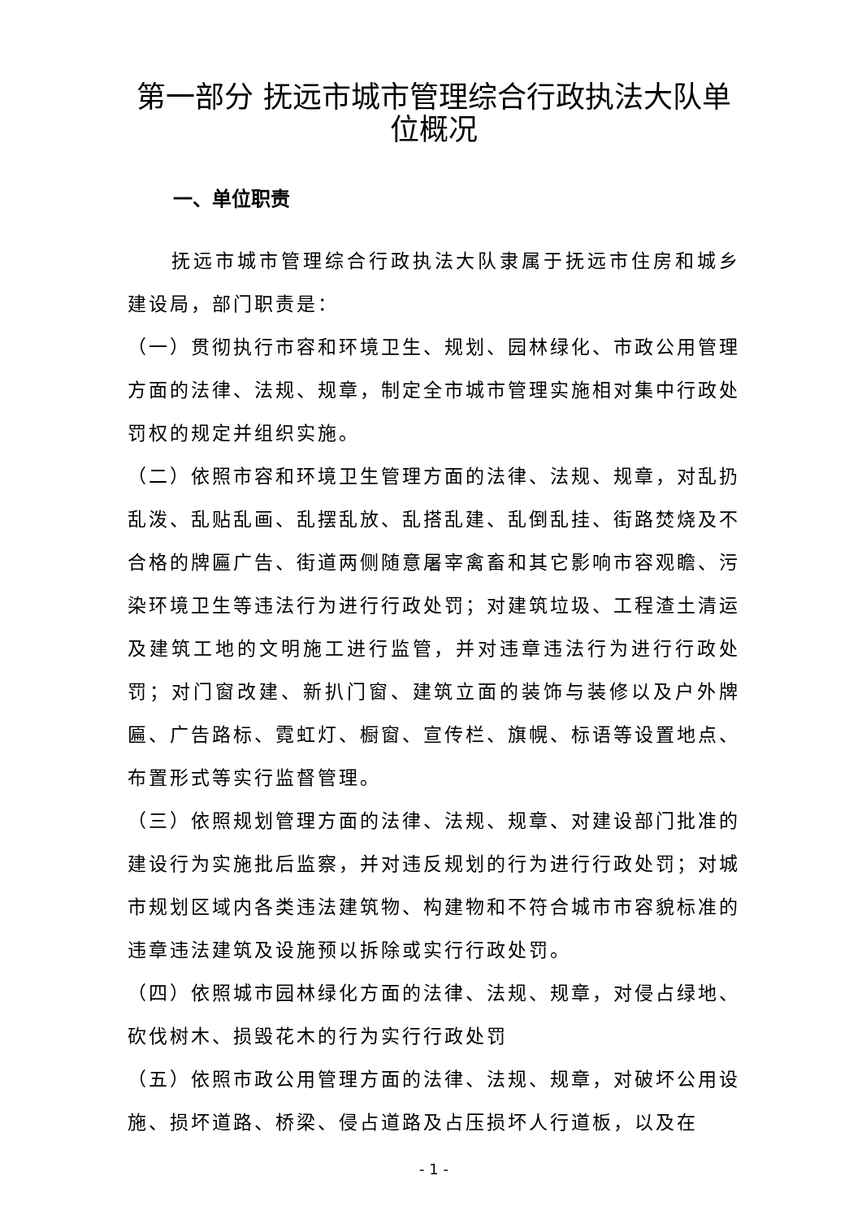第一部分 抚远市城市管理综合行政执法大队单位概况
一、单位职责
抚远市城市管理综合行政执法大队隶属于抚远市住房和城乡建设局，部门职责是：
（一）贯彻执行市容和环境卫生、规划、园林绿化、市政公用管理方面的法律、法规、规章，制定全市城市管理实施相对集中行政处罚权的规定并组织实施。
（二）依照市容和环境卫生管理方面的法律、法规、规章，对乱扔乱泼、乱贴乱画、乱摆乱放、乱搭乱建、乱倒乱挂、街路焚烧及不合格的牌匾广告、街道两侧随意屠宰禽畜和其它影响市容观瞻、污染环境卫生等违法行为进行行政处罚；对建筑垃圾、工程渣土清运及建筑工地的文明施工进行监管，并对违章违法行为进行行政处罚；对门窗改建、新扒门窗、建筑立面的装饰与装修以及户外牌匾、广告路标、霓虹灯、橱窗、宣传栏、旗幌、标语等设置地点、布置形式等实行监督管理。
（三）依照规划管理方面的法律、法规、规章、对建设部门批准的建设行为实施批后监察，并对违反规划的行为进行行政处罚；对城市规划区域内各类违法建筑物、构建物和不符合城市市容貌标准的违章违法建筑及设施预以拆除或实行行政处罚。
（四）依照城市园林绿化方面的法律、法规、规章，对侵占绿地、砍伐树木、损毁花木的行为实行行政处罚
（五）依照市政公用管理方面的法律、法规、规章，对破坏公用设施、损坏道路、桥梁、侵占道路及占压损坏人行道板，以及在
- 1 -